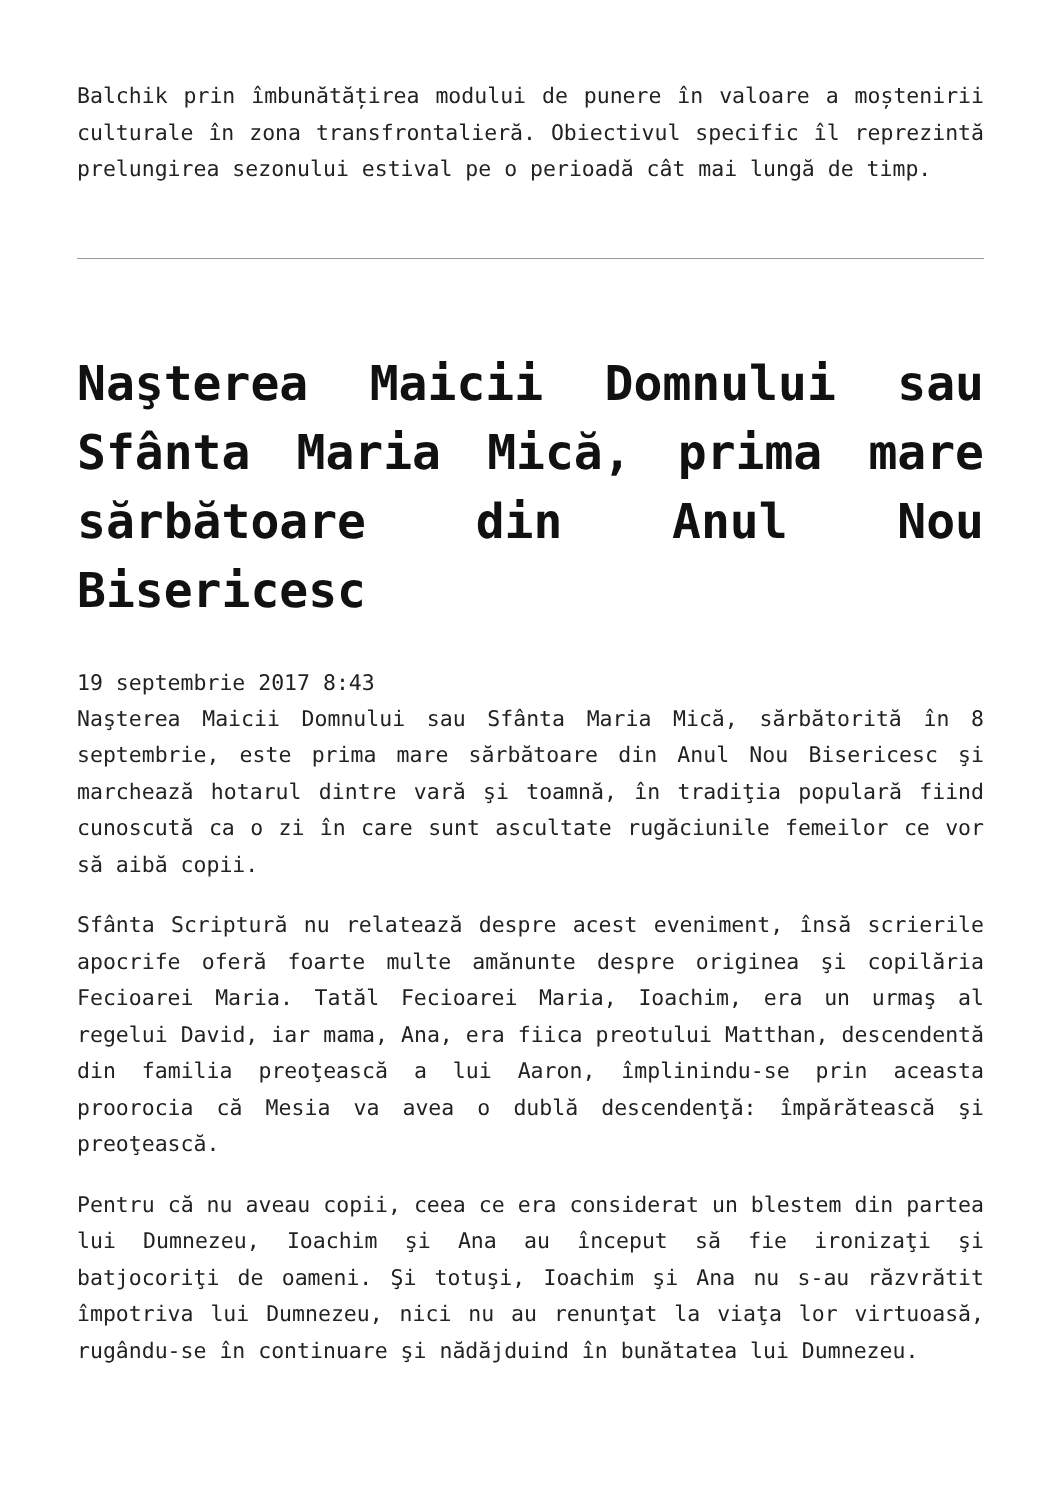Balchik prin îmbunătățirea modului de punere în valoare a moștenirii culturale în zona transfrontalieră. Obiectivul specific îl reprezintă prelungirea sezonului estival pe o perioadă cât mai lungă de timp.
Naşterea Maicii Domnului sau Sfânta Maria Mică, prima mare sărbătoare din Anul Nou Bisericesc
19 septembrie 2017 8:43
Naşterea Maicii Domnului sau Sfânta Maria Mică, sărbătorită în 8 septembrie, este prima mare sărbătoare din Anul Nou Bisericesc şi marchează hotarul dintre vară şi toamnă, în tradiţia populară fiind cunoscută ca o zi în care sunt ascultate rugăciunile femeilor ce vor să aibă copii.
Sfânta Scriptură nu relatează despre acest eveniment, însă scrierile apocrife oferă foarte multe amănunte despre originea şi copilăria Fecioarei Maria. Tatăl Fecioarei Maria, Ioachim, era un urmaş al regelui David, iar mama, Ana, era fiica preotului Matthan, descendentă din familia preoţească a lui Aaron, împlinindu-se prin aceasta proorocia că Mesia va avea o dublă descendenţă: împărătească şi preoţească.
Pentru că nu aveau copii, ceea ce era considerat un blestem din partea lui Dumnezeu, Ioachim şi Ana au început să fie ironizaţi şi batjocoriţi de oameni. Şi totuşi, Ioachim şi Ana nu s-au răzvrătit împotriva lui Dumnezeu, nici nu au renunţat la viaţa lor virtuoasă, rugându-se în continuare şi nădăjduind în bunătatea lui Dumnezeu.